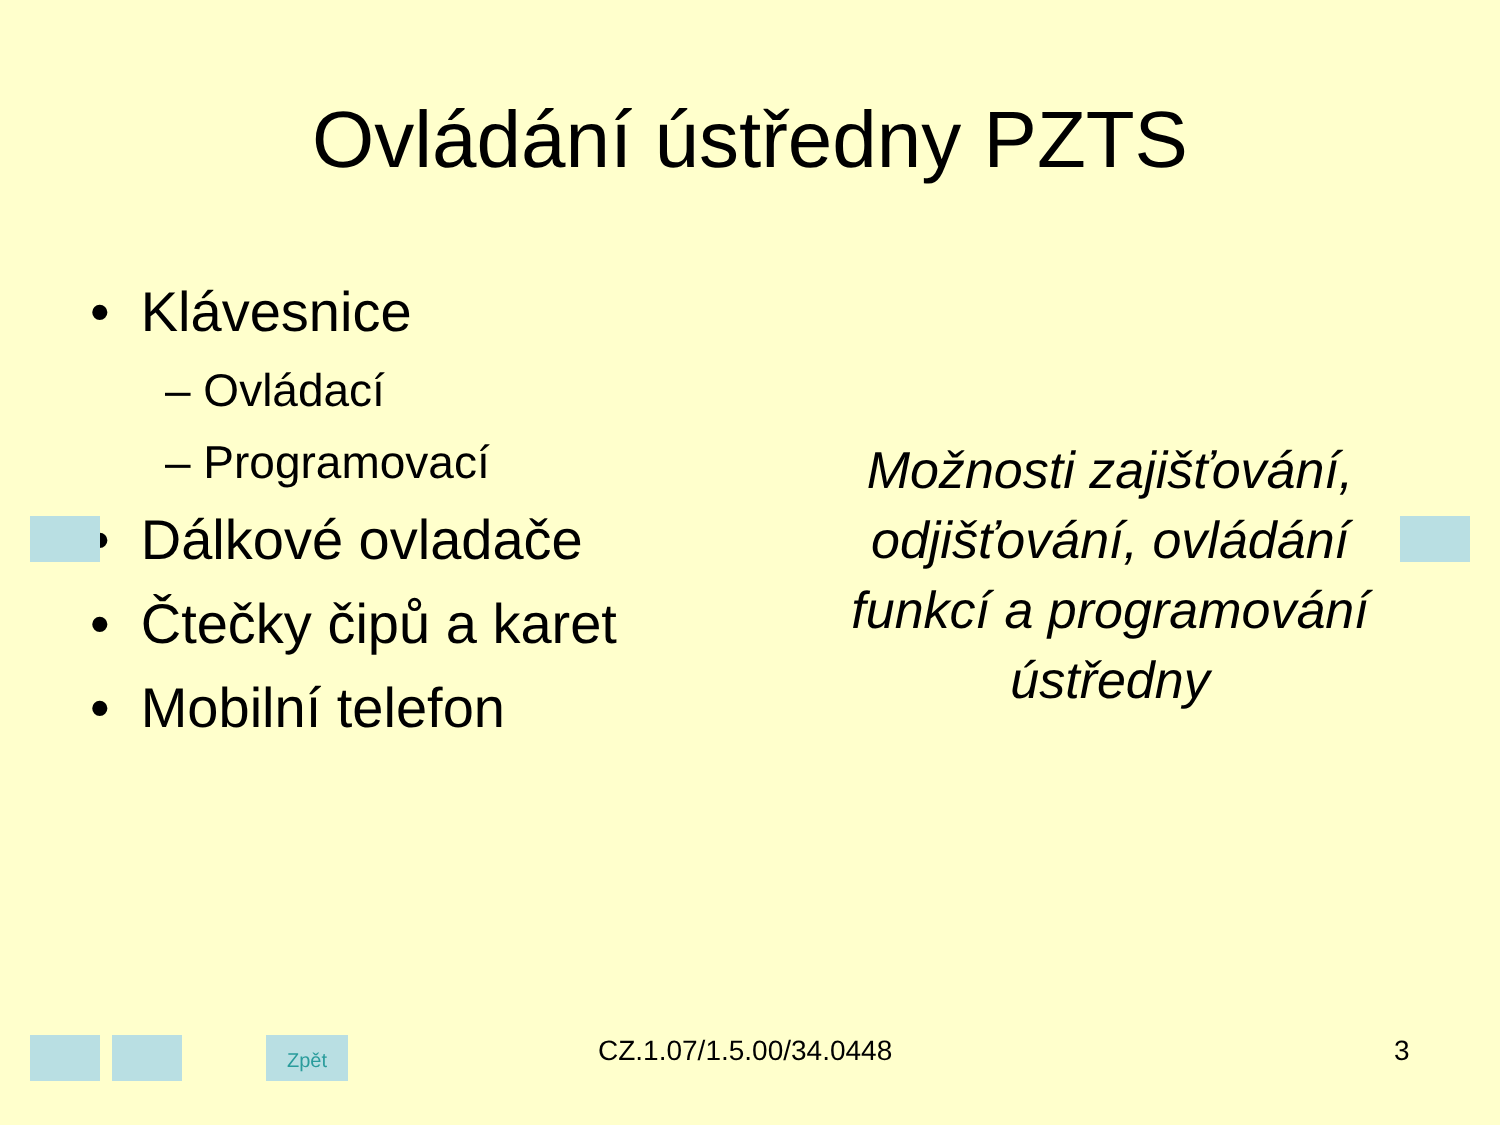Ovládání ústředny PZTS
• Klávesnice
– Ovládací
– Programovací
• Dálkové ovladače
• Čtečky čipů a karet
• Mobilní telefon
Možnosti zajišťování, odjišťování, ovládání funkcí a programování ústředny
Zpět CZ.1.07/1.5.00/34.0448 3